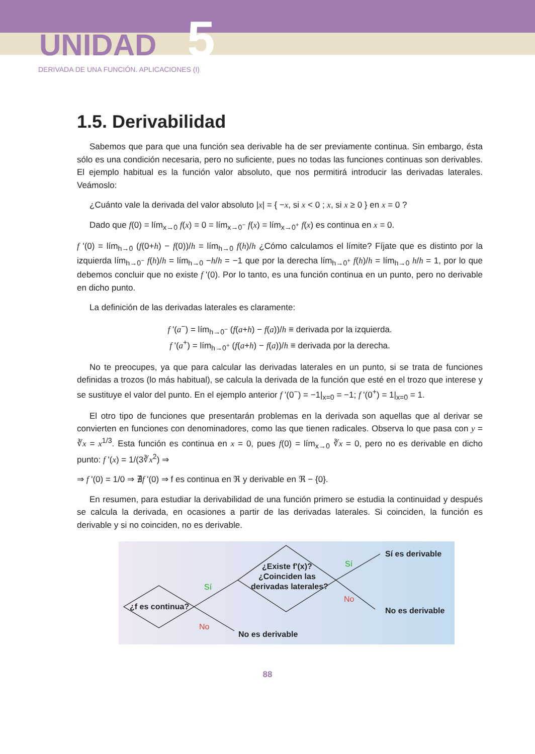UNIDAD 5
DERIVADA DE UNA FUNCIÓN. APLICACIONES (I)
1.5. Derivabilidad
Sabemos que para que una función sea derivable ha de ser previamente continua. Sin embargo, ésta sólo es una condición necesaria, pero no suficiente, pues no todas las funciones continuas son derivables. El ejemplo habitual es la función valor absoluto, que nos permitirá introducir las derivadas laterales. Veámoslo:
¿Cuánto vale la derivada del valor absoluto |x| = { −x, si x < 0 ; x, si x ≥ 0 } en x = 0 ?
Dado que f(0) = lím<sub>x→0</sub> f(x) = 0 = lím<sub>x→0<sup>−</sup></sub> f(x) = lím<sub>x→0<sup>+</sup></sub> f(x) es continua en x = 0.
f '(0) = lím<sub>h→0</sub> (f(0+h) − f(0))/h = lím<sub>h→0</sub> f(h)/h ¿Cómo calculamos el límite? Fíjate que es distinto por la izquierda lím<sub>h→0<sup>−</sup></sub> f(h)/h = lím<sub>h→0</sub> −h/h = −1 que por la derecha lím<sub>h→0<sup>+</sup></sub> f(h)/h = lím<sub>h→0</sub> h/h = 1, por lo que debemos concluir que no existe f '(0). Por lo tanto, es una función continua en un punto, pero no derivable en dicho punto.
La definición de las derivadas laterales es claramente:
f '(a<sup>−</sup>) = lím<sub>h→0<sup>−</sup></sub> (f(a+h) − f(a))/h ≡ derivada por la izquierda.
f '(a<sup>+</sup>) = lím<sub>h→0<sup>+</sup></sub> (f(a+h) − f(a))/h ≡ derivada por la derecha.
No te preocupes, ya que para calcular las derivadas laterales en un punto, si se trata de funciones definidas a trozos (lo más habitual), se calcula la derivada de la función que esté en el trozo que interese y se sustituye el valor del punto. En el ejemplo anterior f '(0<sup>−</sup>) = −1|<sub>x=0</sub> = −1; f '(0<sup>+</sup>) = 1|<sub>x=0</sub> = 1.
El otro tipo de funciones que presentarán problemas en la derivada son aquellas que al derivar se convierten en funciones con denominadores, como las que tienen radicales. Observa lo que pasa con y = ∛x = x<sup>1/3</sup>. Esta función es continua en x = 0, pues f(0) = lím<sub>x→0</sub> ∛x = 0, pero no es derivable en dicho punto: f '(x) = 1/(3∛x<sup>2</sup>) ⇒
⇒ f '(0) = 1/0 ⇒ ∄f '(0) ⇒ f es continua en ℜ y derivable en ℜ − {0}.
En resumen, para estudiar la derivabilidad de una función primero se estudia la continuidad y después se calcula la derivada, en ocasiones a partir de las derivadas laterales. Si coinciden, la función es derivable y si no coinciden, no es derivable.
¿f es continua?
¿Existe f'(x)?
¿Coinciden las
derivadas laterales?
Sí es derivable
No es derivable
No es derivable
Sí
No
Sí
No
88